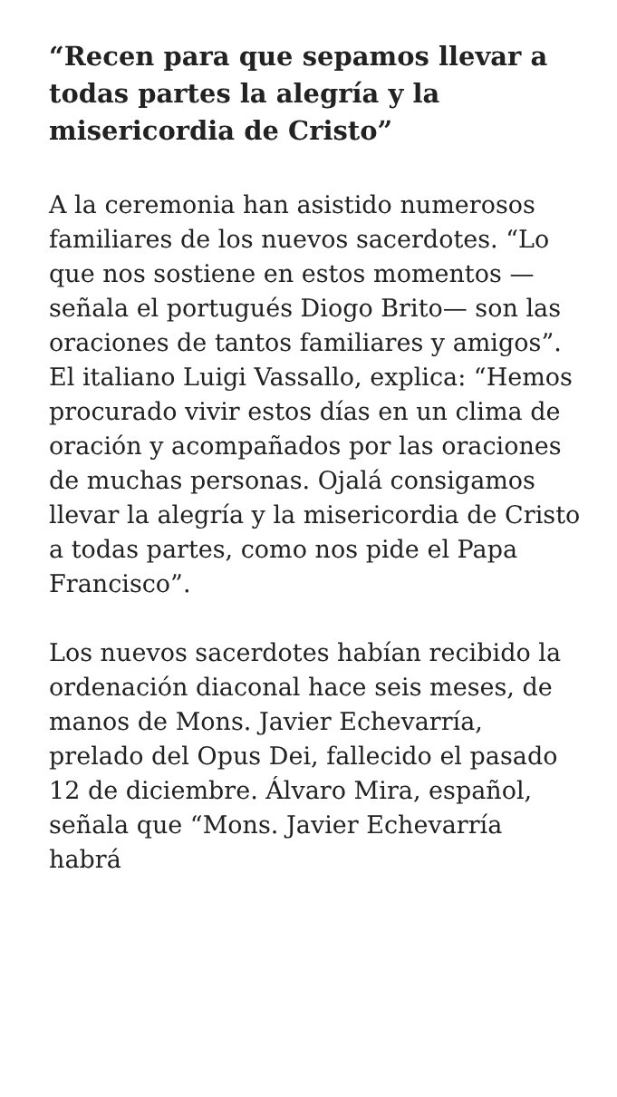“Recen para que sepamos llevar a todas partes la alegría y la misericordia de Cristo”
A la ceremonia han asistido numerosos familiares de los nuevos sacerdotes. “Lo que nos sostiene en estos momentos —señala el portugués Diogo Brito— son las oraciones de tantos familiares y amigos”. El italiano Luigi Vassallo, explica: “Hemos procurado vivir estos días en un clima de oración y acompañados por las oraciones de muchas personas. Ojalá consigamos llevar la alegría y la misericordia de Cristo a todas partes, como nos pide el Papa Francisco”.
Los nuevos sacerdotes habían recibido la ordenación diaconal hace seis meses, de manos de Mons. Javier Echevarría, prelado del Opus Dei, fallecido el pasado 12 de diciembre. Álvaro Mira, español, señala que “Mons. Javier Echevarría habrá